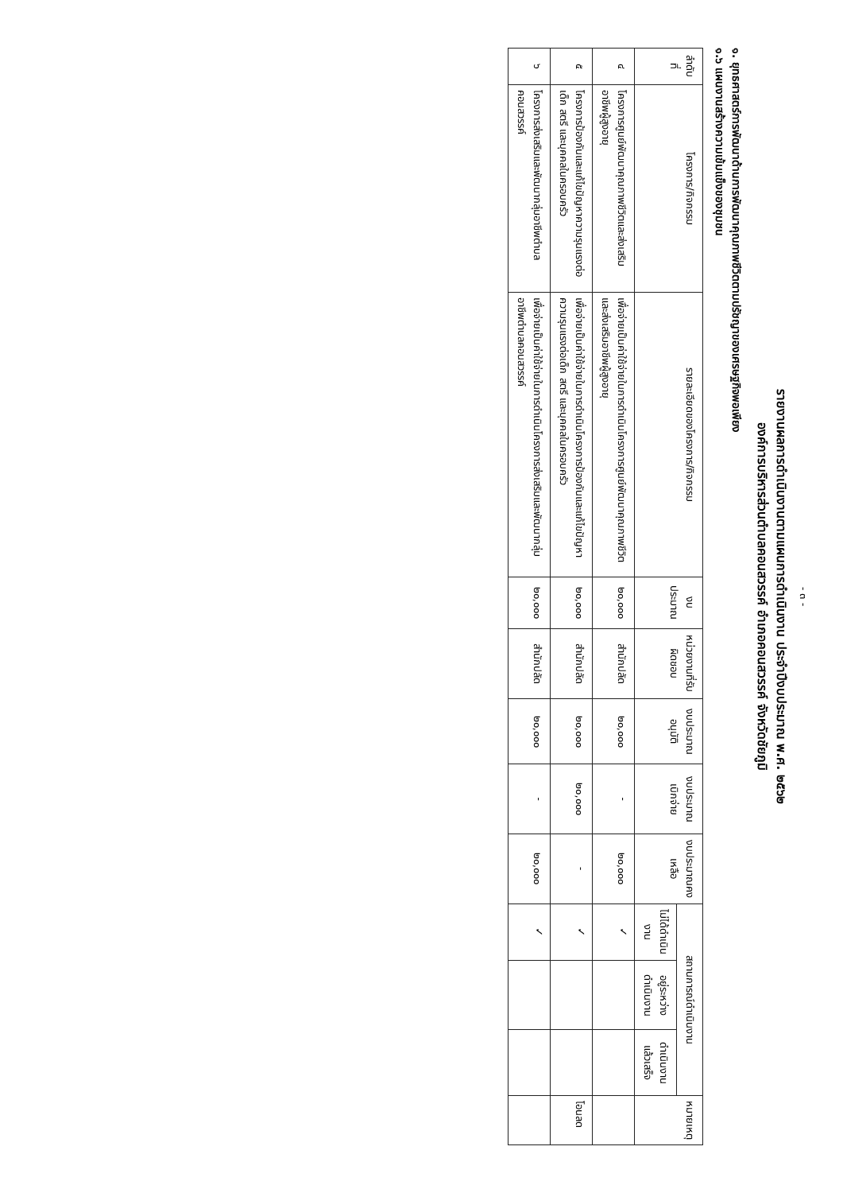- ๓ -
รายงานผลการดำเนินงานตามแผนการดำเนินงาน ประจำปีงบประมาณ พ.ศ. ๒๕๖๒
องค์การบริหารส่วนตำบลคอนสวรรค์ อำเภอคอนสวรรค์ จังหวัดชัยภูมิ
๑. ยุทธศาสตร์การพัฒนาด้านการพัฒนาคุณภาพชีวิตตามปรัชญาของเศรษฐกิจพอเพียง
๑.๖ แผนงานสร้างความเข้มแข็งของชุมชน
| ลำดับที่ | โครงการ/กิจกรรม | รายละเอียดของโครงการ/กิจกรรม | งบประมาณ | หน่วยงานที่รับผิดชอบ | งบประมาณอนุมัติ | งบประมาณเบิกจ่าย | งบประมาณคงเหลือ | สถานการณ์ดำเนินงาน | | | หมายเหตุ |
| --- | --- | --- | --- | --- | --- | --- | --- | --- | --- | --- | --- |
| | | | | | | | | ไม่ได้ดำเนินงาน | อยู่ระหว่างดำเนินงาน | ดำเนินงานแล้วเสร็จ | |
| ๔ | โครงการศูนย์พัฒนาคุณภาพชีวิตและส่งเสริมอาชีพผู้สูงอายุ | เพื่อจ่ายเป็นค่าใช้จ่ายในการดำเนินโครงการศูนย์พัฒนาคุณภาพชีวิตและส่งเสริมอาชีพผู้สูงอายุ | ๒๐,๐๐๐ | สำนักปลัด | ๒๐,๐๐๐ | - | ๒๐,๐๐๐ | ✓ | | | |
| ๕ | โครงการป้องกันและแก้ไขปัญหาความรุนแรงต่อเด็ก สตรี และบุคคลในครอบครัว | เพื่อจ่ายเป็นค่าใช้จ่ายในการดำเนินโครงการป้องกันและแก้ไขปัญหาความรุนแรงต่อเด็ก สตรี และบุคคลในครอบครัว | ๒๐,๐๐๐ | สำนักปลัด | ๒๐,๐๐๐ | ๒๐,๐๐๐ | - | ✓ | | | โอนลด |
| ๖ | โครงการส่งเสริมและพัฒนากลุ่มอาชีพตำบลคอนสวรรค์ | เพื่อจ่ายเป็นค่าใช้จ่ายในการดำเนินโครงการส่งเสริมและพัฒนากลุ่มอาชีพตำบลคอนสวรรค์ | ๒๐,๐๐๐ | สำนักปลัด | ๒๐,๐๐๐ | - | ๒๐,๐๐๐ | ✓ | | | |